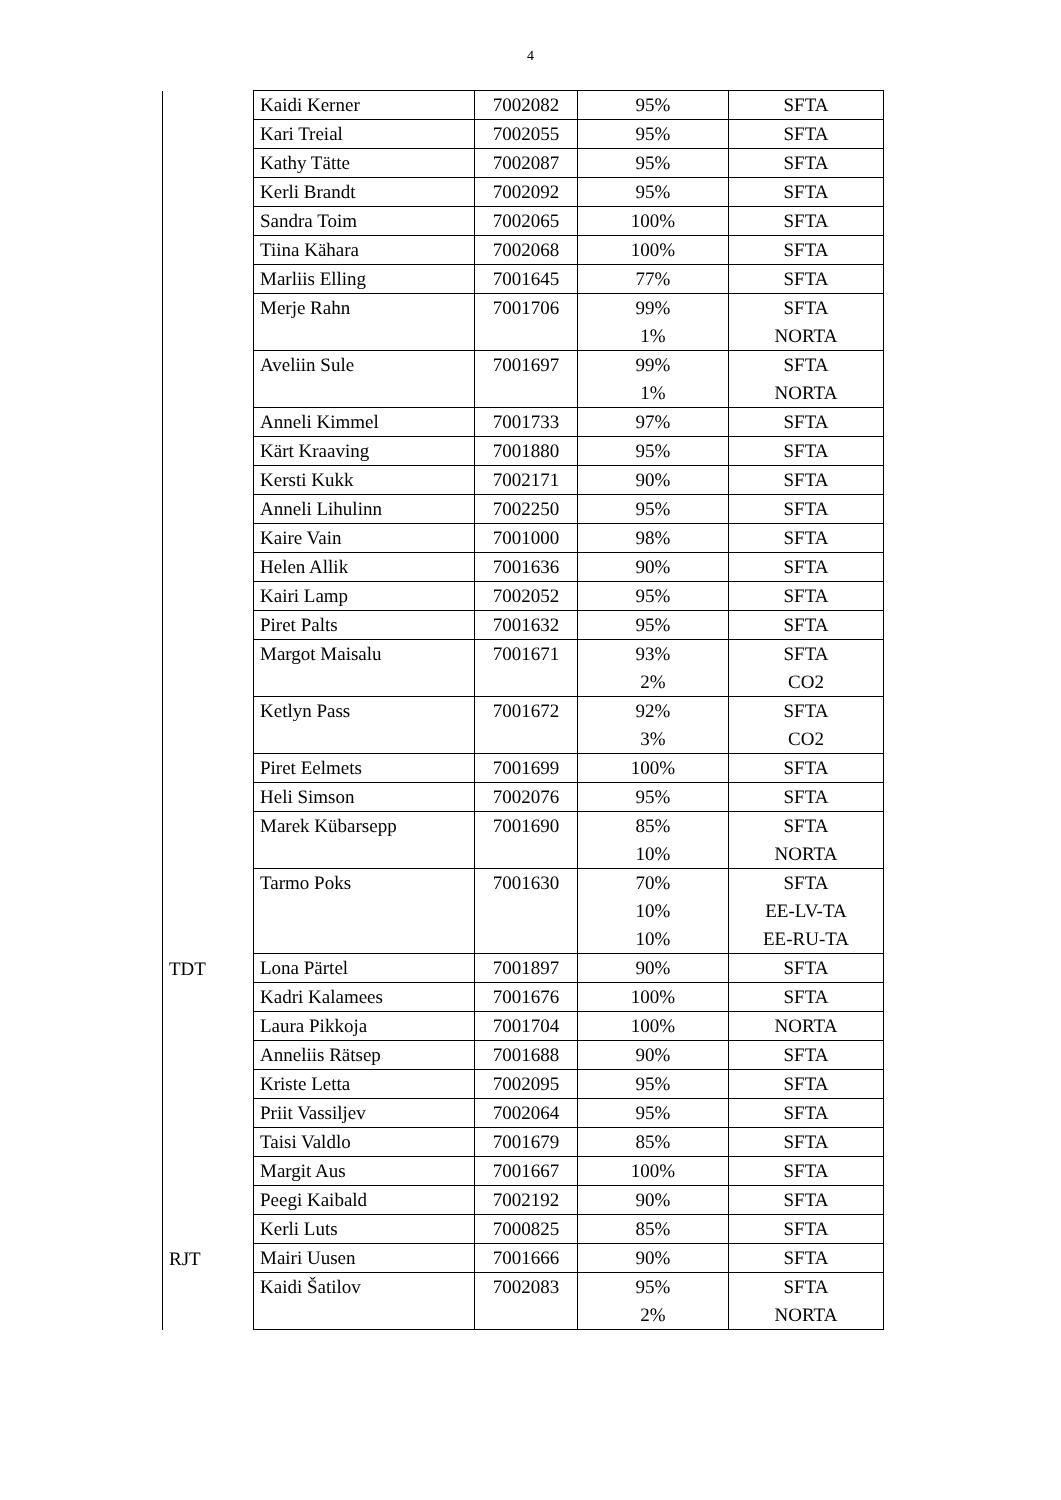4
| | Kaidi Kerner | 7002082 | 95% | SFTA |
| | Kari Treial | 7002055 | 95% | SFTA |
| | Kathy Tätte | 7002087 | 95% | SFTA |
| | Kerli Brandt | 7002092 | 95% | SFTA |
| | Sandra Toim | 7002065 | 100% | SFTA |
| | Tiina Kähara | 7002068 | 100% | SFTA |
| | Marliis Elling | 7001645 | 77% | SFTA |
| | Merje Rahn | 7001706 | 99% 1% | SFTA NORTA |
| | Aveliin Sule | 7001697 | 99% 1% | SFTA NORTA |
| | Anneli Kimmel | 7001733 | 97% | SFTA |
| | Kärt Kraaving | 7001880 | 95% | SFTA |
| | Kersti Kukk | 7002171 | 90% | SFTA |
| | Anneli Lihulinn | 7002250 | 95% | SFTA |
| | Kaire Vain | 7001000 | 98% | SFTA |
| | Helen Allik | 7001636 | 90% | SFTA |
| | Kairi Lamp | 7002052 | 95% | SFTA |
| | Piret Palts | 7001632 | 95% | SFTA |
| | Margot Maisalu | 7001671 | 93% 2% | SFTA CO2 |
| | Ketlyn Pass | 7001672 | 92% 3% | SFTA CO2 |
| | Piret Eelmets | 7001699 | 100% | SFTA |
| | Heli Simson | 7002076 | 95% | SFTA |
| | Marek Kübarsepp | 7001690 | 85% 10% | SFTA NORTA |
| | Tarmo Poks | 7001630 | 70% 10% 10% | SFTA EE-LV-TA EE-RU-TA |
| TDT | Lona Pärtel | 7001897 | 90% | SFTA |
| | Kadri Kalamees | 7001676 | 100% | SFTA |
| | Laura Pikkoja | 7001704 | 100% | NORTA |
| | Anneliis Rätsep | 7001688 | 90% | SFTA |
| | Kriste Letta | 7002095 | 95% | SFTA |
| | Priit Vassiljev | 7002064 | 95% | SFTA |
| | Taisi Valdlo | 7001679 | 85% | SFTA |
| | Margit Aus | 7001667 | 100% | SFTA |
| | Peegi Kaibald | 7002192 | 90% | SFTA |
| | Kerli Luts | 7000825 | 85% | SFTA |
| RJT | Mairi Uusen | 7001666 | 90% | SFTA |
| | Kaidi Šatilov | 7002083 | 95% 2% | SFTA NORTA |